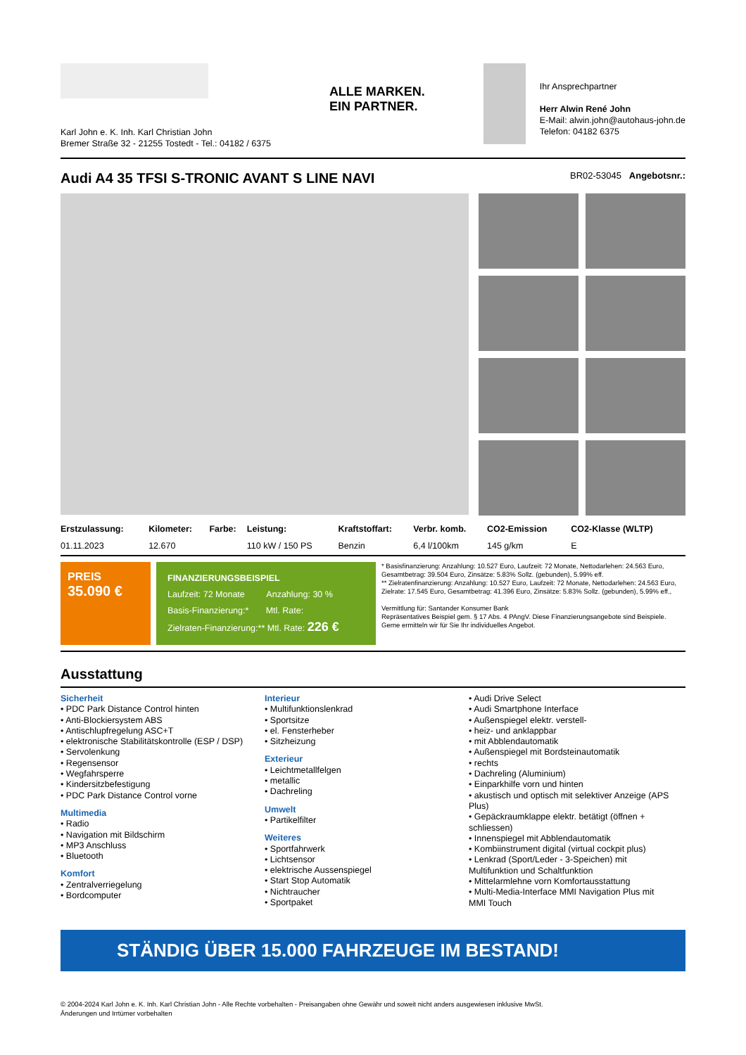Karl John e. K. Inh. Karl Christian John
Bremer Straße 32 - 21255 Tostedt - Tel.: 04182 / 6375
ALLE MARKEN.
EIN PARTNER.
Ihr Ansprechpartner
Herr Alwin René John
E-Mail: alwin.john@autohaus-john.de
Telefon: 04182 6375
Audi A4 35 TFSI S-TRONIC AVANT S LINE NAVI BR02-53045 Angebotsnr.:
| Erstzulassung: | Kilometer: | Farbe: | Leistung: | Kraftstoffart: | Verbr. komb. | CO2-Emission | CO2-Klasse (WLTP) |
| --- | --- | --- | --- | --- | --- | --- | --- |
| 01.11.2023 | 12.670 | | 110 kW / 150 PS | Benzin | 6,4 l/100km | 145 g/km | E |
PREIS
35.090 €
FINANZIERUNGSBEISPIEL
Laufzeit: 72 Monate Anzahlung: 30 %
Basis-Finanzierung:* Mtl. Rate:
Zielraten-Finanzierung:** Mtl. Rate: 226 €
* Basisfinanzierung: Anzahlung: 10.527 Euro, Laufzeit: 72 Monate, Nettodarlehen: 24.563 Euro, Gesamtbetrag: 39.504 Euro, Zinsätze: 5.83% Sollz. (gebunden), 5.99% eff.
** Zielratenfinanzierung: Anzahlung: 10.527 Euro, Laufzeit: 72 Monate, Nettodarlehen: 24.563 Euro, Zielrate: 17.545 Euro, Gesamtbetrag: 41.396 Euro, Zinsätze: 5.83% Sollz. (gebunden), 5.99% eff.,
Vermittlung für: Santander Konsumer Bank
Repräsentatives Beispiel gem. § 17 Abs. 4 PAngV. Diese Finanzierungsangebote sind Beispiele. Gerne ermitteln wir für Sie Ihr individuelles Angebot.
Ausstattung
Sicherheit
• PDC Park Distance Control hinten
• Anti-Blockiersystem ABS
• Antischlupfregelung ASC+T
• elektronische Stabilitätskontrolle (ESP / DSP)
• Servolenkung
• Regensensor
• Wegfahrsperre
• Kindersitzbefestigung
• PDC Park Distance Control vorne
Multimedia
• Radio
• Navigation mit Bildschirm
• MP3 Anschluss
• Bluetooth
Komfort
• Zentralverriegelung
• Bordcomputer
Interieur
• Multifunktionslenkrad
• Sportsitze
• el. Fensterheber
• Sitzheizung
Exterieur
• Leichtmetallfelgen
• metallic
• Dachreling
Umwelt
• Partikelfilter
Weiteres
• Sportfahrwerk
• Lichtsensor
• elektrische Aussenspiegel
• Start Stop Automatik
• Nichtraucher
• Sportpaket
• Audi Drive Select
• Audi Smartphone Interface
• Außenspiegel elektr. verstell-
• heiz- und anklappbar
• mit Abblendautomatik
• Außenspiegel mit Bordsteinautomatik
• rechts
• Dachreling (Aluminium)
• Einparkhilfe vorn und hinten
• akustisch und optisch mit selektiver Anzeige (APS Plus)
• Gepäckraumklappe elektr. betätigt (öffnen + schliessen)
• Innenspiegel mit Abblendautomatik
• Kombiinstrument digital (virtual cockpit plus)
• Lenkrad (Sport/Leder - 3-Speichen) mit Multifunktion und Schaltfunktion
• Mittelarmlehne vorn Komfortausstattung
• Multi-Media-Interface MMI Navigation Plus mit MMI Touch
STÄNDIG ÜBER 15.000 FAHRZEUGE IM BESTAND!
© 2004-2024 Karl John e. K. Inh. Karl Christian John - Alle Rechte vorbehalten - Preisangaben ohne Gewähr und soweit nicht anders ausgewiesen inklusive MwSt.
Änderungen und Irrtümer vorbehalten